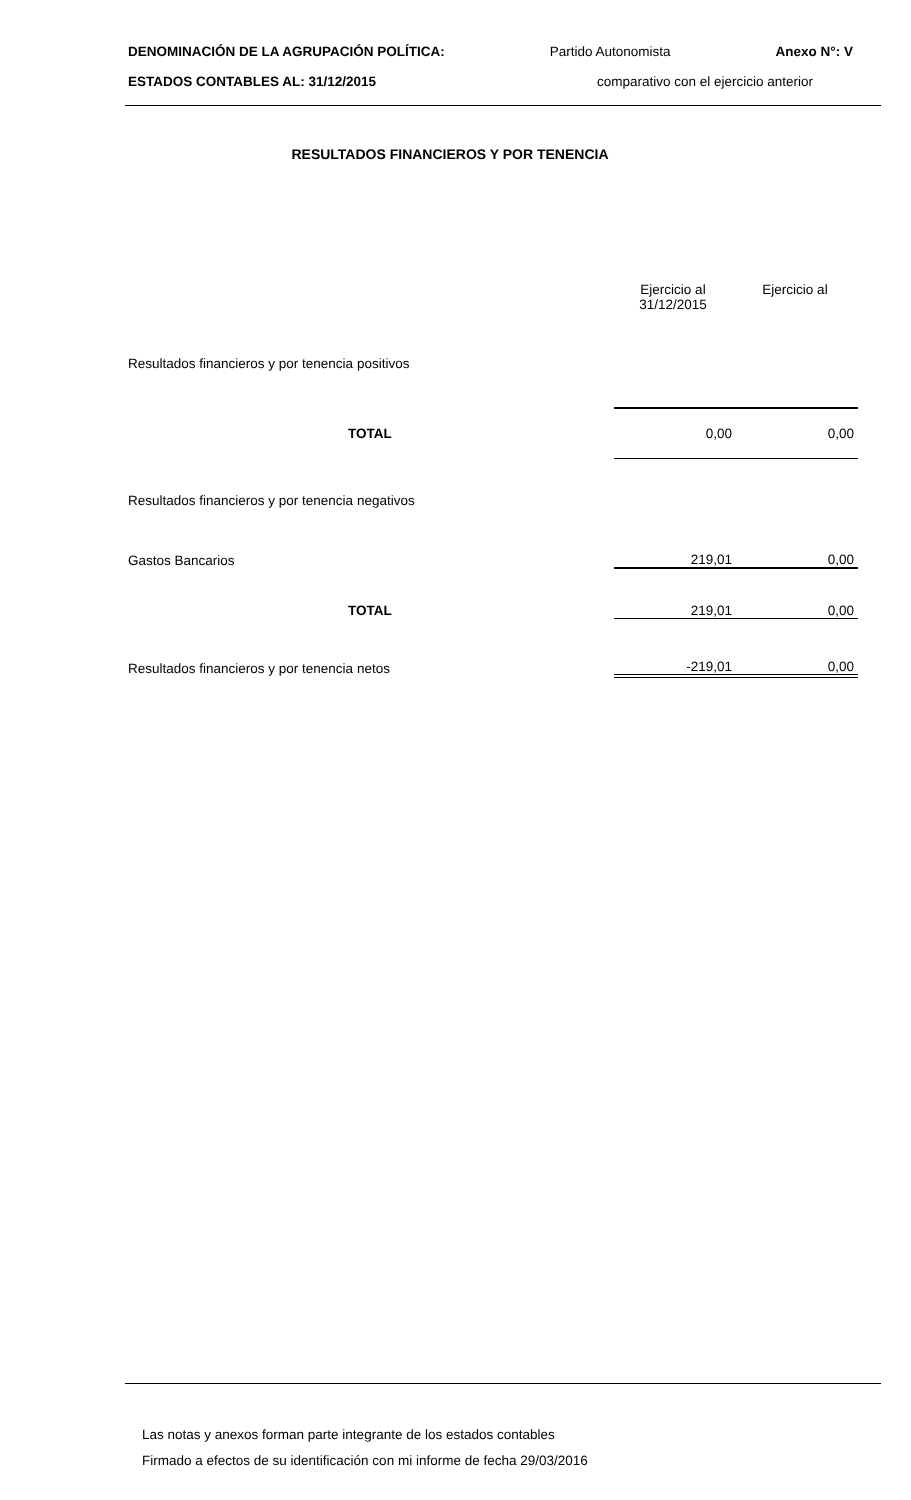DENOMINACIÓN DE LA AGRUPACIÓN POLÍTICA: Partido Autonomista Anexo N°: V
ESTADOS CONTABLES AL: 31/12/2015 comparativo con el ejercicio anterior
RESULTADOS FINANCIEROS Y POR TENENCIA
| | Ejercicio al 31/12/2015 | Ejercicio al |
| --- | --- | --- |
| Resultados financieros y por tenencia positivos | | |
| TOTAL | 0,00 | 0,00 |
| Resultados financieros y por tenencia negativos | | |
| Gastos Bancarios | 219,01 | 0,00 |
| TOTAL | 219,01 | 0,00 |
| Resultados financieros y por tenencia netos | -219,01 | 0,00 |
Las notas y anexos forman parte integrante de los estados contables
Firmado a efectos de su identificación con mi informe de fecha 29/03/2016